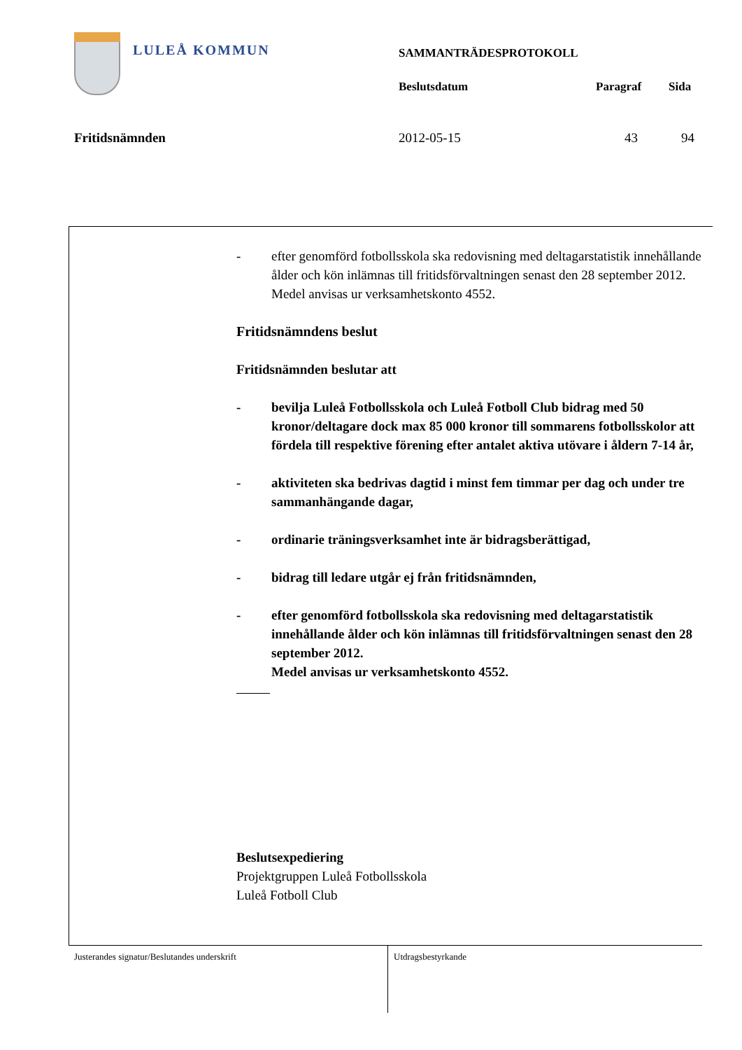LULEÅ KOMMUN SAMMANTRÄDESPROTOKOLL
Beslutsdatum Paragraf Sida
Fritidsnämnden 2012-05-15 43 94
- efter genomförd fotbollsskola ska redovisning med deltagarstatistik innehållande ålder och kön inlämnas till fritidsförvaltningen senast den 28 september 2012.
Medel anvisas ur verksamhetskonto 4552.
Fritidsnämndens beslut
Fritidsnämnden beslutar att
- bevilja Luleå Fotbollsskola och Luleå Fotboll Club bidrag med 50 kronor/deltagare dock max 85 000 kronor till sommarens fotbollsskolor att fördela till respektive förening efter antalet aktiva utövare i åldern 7-14 år,
- aktiviteten ska bedrivas dagtid i minst fem timmar per dag och under tre sammanhängande dagar,
- ordinarie träningsverksamhet inte är bidragsberättigad,
- bidrag till ledare utgår ej från fritidsnämnden,
- efter genomförd fotbollsskola ska redovisning med deltagarstatistik innehållande ålder och kön inlämnas till fritidsförvaltningen senast den 28 september 2012.
Medel anvisas ur verksamhetskonto 4552.
Beslutsexpediering
Projektgruppen Luleå Fotbollsskola
Luleå Fotboll Club
Justerandes signatur/Beslutandes underskrift Utdragsbestyrkande